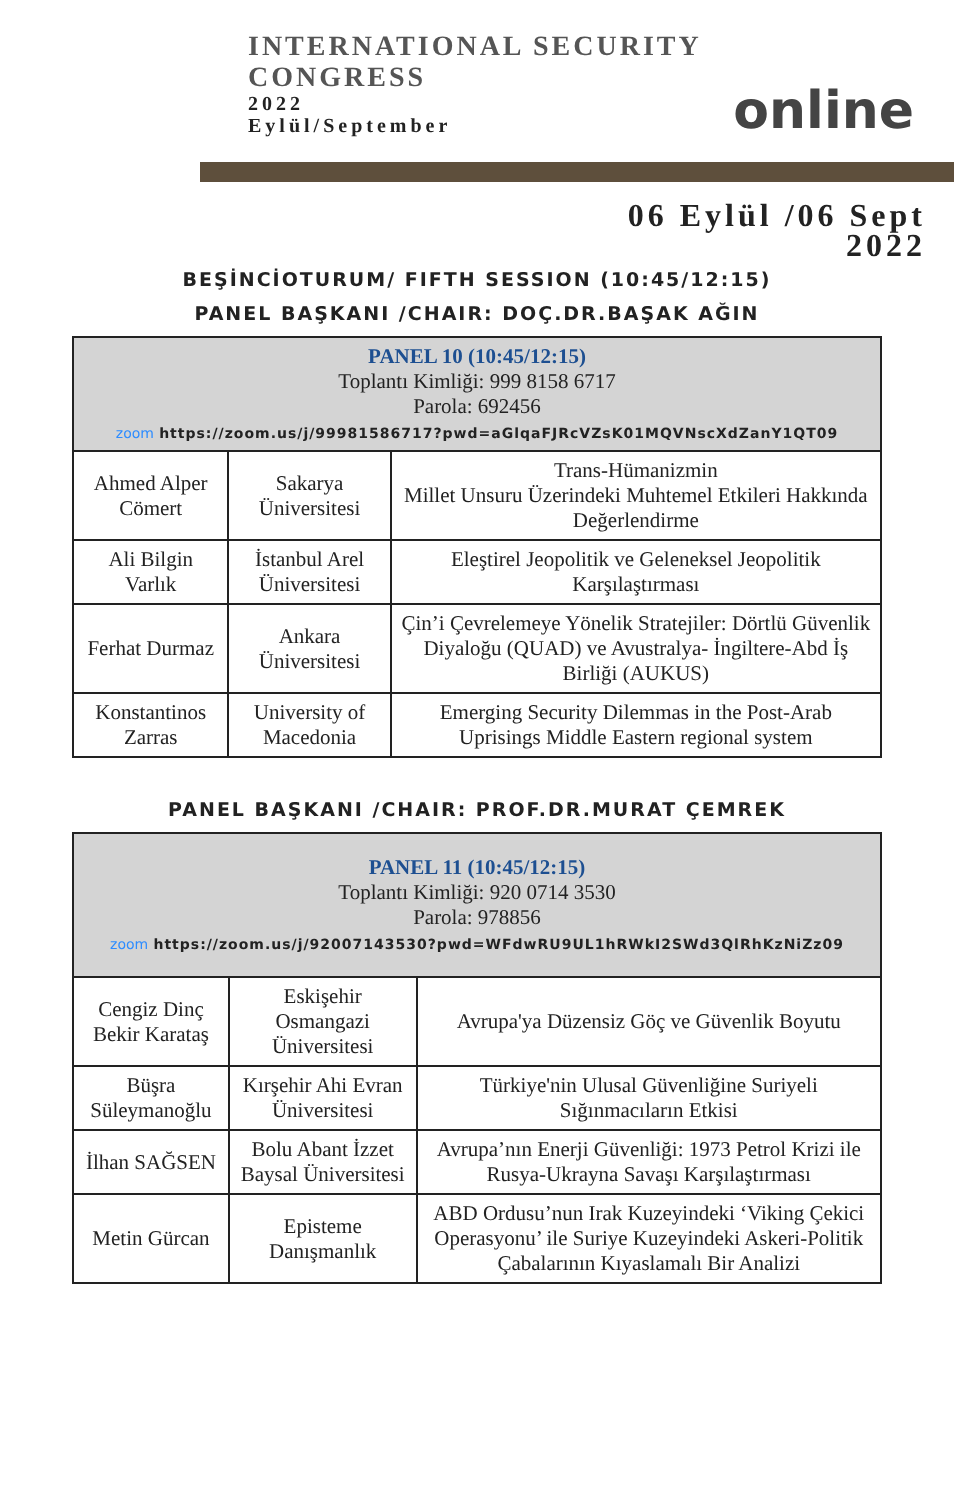INTERNATIONAL SECURITY
CONGRESS
2022
Eylül/September
online
06 Eylül /06 Sept
2022
BEŞİNCİOTURUM/ FIFTH SESSION (10:45/12:15)
PANEL BAŞKANI /CHAIR: DOÇ.DR.BAŞAK AĞIN
| PANEL 10 (10:45/12:15) Toplantı Kimliği: 999 8158 6717 Parola: 692456 zoom https://zoom.us/j/99981586717?pwd=aGlqaFJRcVZsK01MQVNscXdZanY1QT09 | | |
| --- | --- | --- |
| Ahmed Alper Cömert | Sakarya Üniversitesi | Trans-Hümanizmin Millet Unsuru Üzerindeki Muhtemel Etkileri Hakkında Değerlendirme |
| Ali Bilgin Varlık | İstanbul Arel Üniversitesi | Eleştirel Jeopolitik ve Geleneksel Jeopolitik Karşılaştırması |
| Ferhat Durmaz | Ankara Üniversitesi | Çin’i Çevrelemeye Yönelik Stratejiler: Dörtlü Güvenlik Diyaloğu (QUAD) ve Avustralya- İngiltere-Abd İş Birliği (AUKUS) |
| Konstantinos Zarras | University of Macedonia | Emerging Security Dilemmas in the Post-Arab Uprisings Middle Eastern regional system |
PANEL BAŞKANI /CHAIR: PROF.DR.MURAT ÇEMREK
| PANEL 11 (10:45/12:15) Toplantı Kimliği: 920 0714 3530 Parola: 978856 zoom https://zoom.us/j/92007143530?pwd=WFdwRU9UL1hRWkI2SWd3QlRhKzNiZz09 | | |
| --- | --- | --- |
| Cengiz Dinç Bekir Karataş | Eskişehir Osmangazi Üniversitesi | Avrupa'ya Düzensiz Göç ve Güvenlik Boyutu |
| Büşra Süleymanoğlu | Kırşehir Ahi Evran Üniversitesi | Türkiye'nin Ulusal Güvenliğine Suriyeli Sığınmacıların Etkisi |
| İlhan SAĞSEN | Bolu Abant İzzet Baysal Üniversitesi | Avrupa’nın Enerji Güvenliği: 1973 Petrol Krizi ile Rusya-Ukrayna Savaşı Karşılaştırması |
| Metin Gürcan | Episteme Danışmanlık | ABD Ordusu’nun Irak Kuzeyindeki ‘Viking Çekici Operasyonu’ ile Suriye Kuzeyindeki Askeri-Politik Çabalarının Kıyaslamalı Bir Analizi |